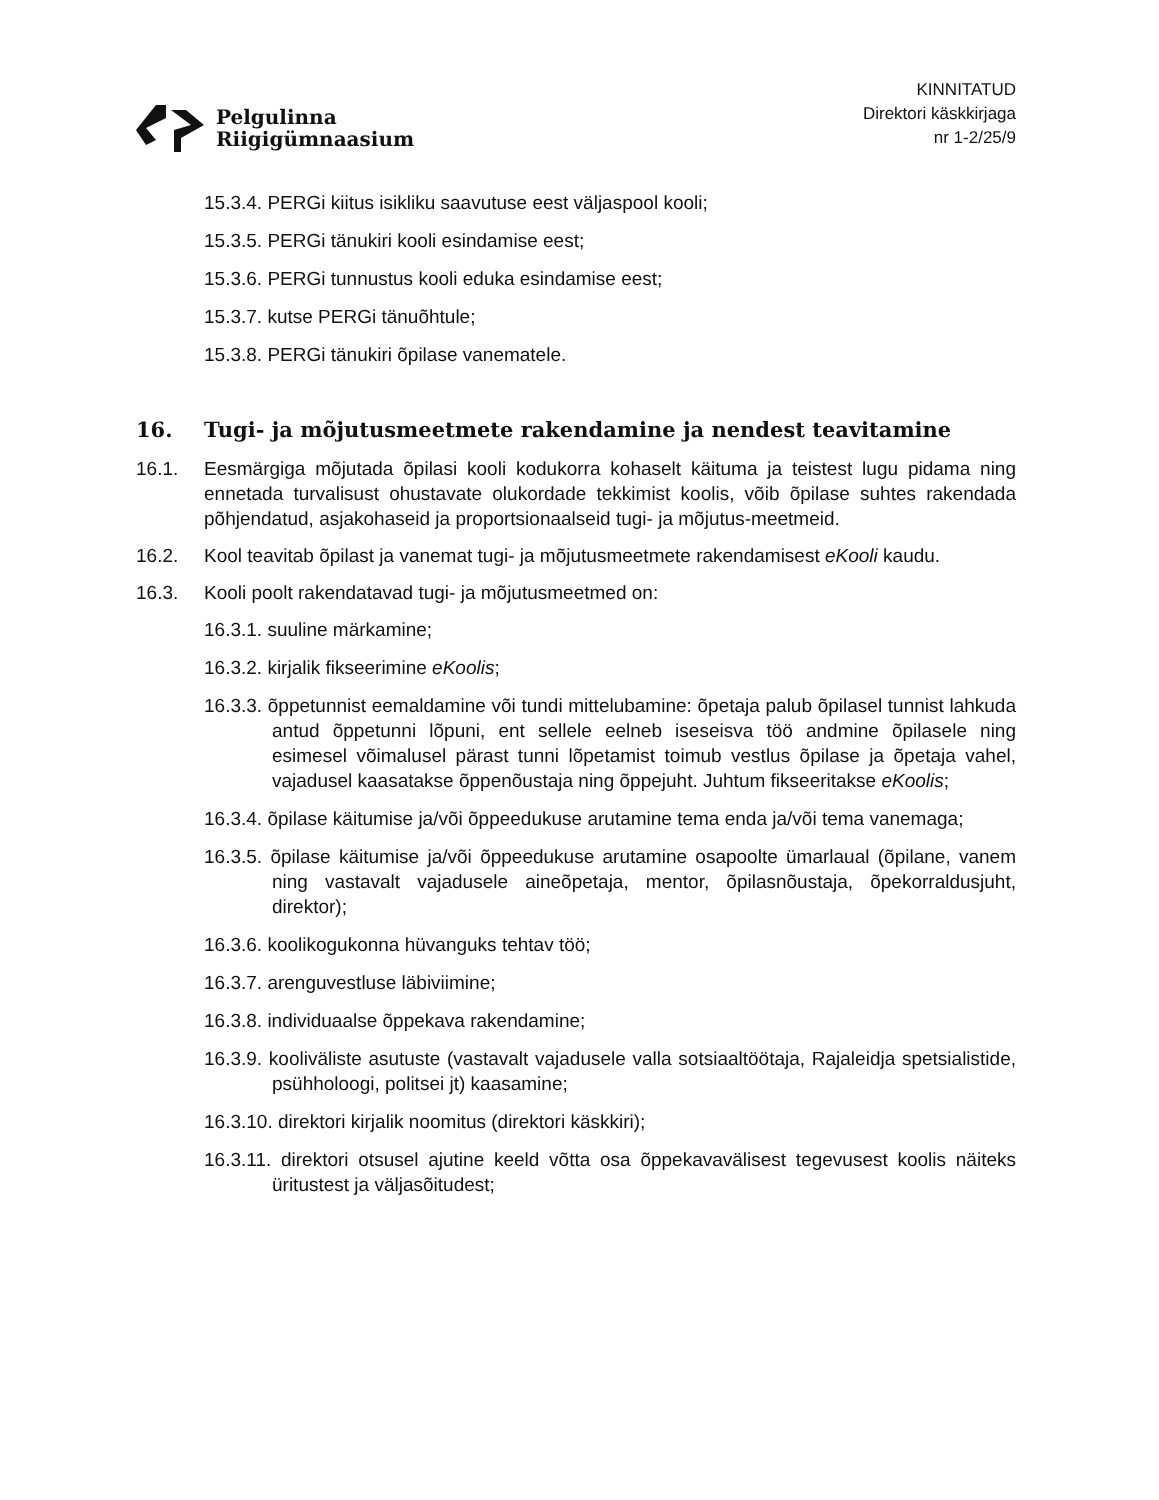Pelgulinna
Riigigümnaasium
KINNITATUD
Direktori käskkirjaga
nr 1-2/25/9
15.3.4. PERGi kiitus isikliku saavutuse eest väljaspool kooli;
15.3.5. PERGi tänukiri kooli esindamise eest;
15.3.6. PERGi tunnustus kooli eduka esindamise eest;
15.3.7. kutse PERGi tänuõhtule;
15.3.8. PERGi tänukiri õpilase vanematele.
16. Tugi- ja mõjutusmeetmete rakendamine ja nendest teavitamine
16.1. Eesmärgiga mõjutada õpilasi kooli kodukorra kohaselt käituma ja teistest lugu pidama ning ennetada turvalisust ohustavate olukordade tekkimist koolis, võib õpilase suhtes rakendada põhjendatud, asjakohaseid ja proportsionaalseid tugi- ja mõjutus-meetmeid.
16.2. Kool teavitab õpilast ja vanemat tugi- ja mõjutusmeetmete rakendamisest eKooli kaudu.
16.3. Kooli poolt rakendatavad tugi- ja mõjutusmeetmed on:
16.3.1. suuline märkamine;
16.3.2. kirjalik fikseerimine eKoolis;
16.3.3. õppetunnist eemaldamine või tundi mittelubamine: õpetaja palub õpilasel tunnist lahkuda antud õppetunni lõpuni, ent sellele eelneb iseseisva töö andmine õpilasele ning esimesel võimalusel pärast tunni lõpetamist toimub vestlus õpilase ja õpetaja vahel, vajadusel kaasatakse õppenõustaja ning õppejuht. Juhtum fikseeritakse eKoolis;
16.3.4. õpilase käitumise ja/või õppeedukuse arutamine tema enda ja/või tema vanemaga;
16.3.5. õpilase käitumise ja/või õppeedukuse arutamine osapoolte ümarlaual (õpilane, vanem ning vastavalt vajadusele aineõpetaja, mentor, õpilasnõustaja, õpekorraldusjuht, direktor);
16.3.6. koolikogukonna hüvanguks tehtav töö;
16.3.7. arenguvestluse läbiviimine;
16.3.8. individuaalse õppekava rakendamine;
16.3.9. kooliväliste asutuste (vastavalt vajadusele valla sotsiaaltöötaja, Rajaleidja spetsialistide, psühholoogi, politsei jt) kaasamine;
16.3.10. direktori kirjalik noomitus (direktori käskkiri);
16.3.11. direktori otsusel ajutine keeld võtta osa õppekavavälisest tegevusest koolis näiteks üritustest ja väljasõitudest;